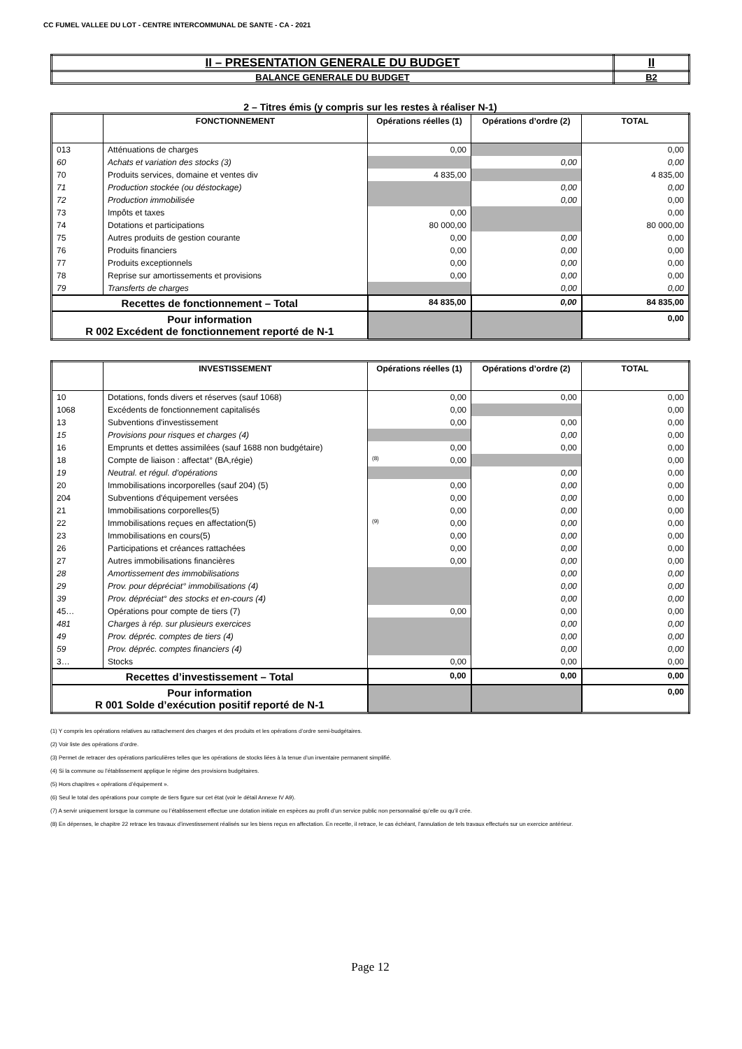CC FUMEL VALLEE DU LOT - CENTRE INTERCOMMUNAL DE SANTE - CA - 2021
| II – PRESENTATION GENERALE DU BUDGET | II |
| BALANCE GENERALE DU BUDGET | B2 |
2 – Titres émis (y compris sur les restes à réaliser N-1)
| | FONCTIONNEMENT | Opérations réelles (1) | Opérations d’ordre (2) | TOTAL |
| --- | --- | --- | --- | --- |
| 013 | Atténuations de charges | 0,00 | | 0,00 |
| 60 | Achats et variation des stocks (3) | | 0,00 | 0,00 |
| 70 | Produits services, domaine et ventes div | 4 835,00 | | 4 835,00 |
| 71 | Production stockée (ou déstockage) | | 0,00 | 0,00 |
| 72 | Production immobilisée | | 0,00 | 0,00 |
| 73 | Impôts et taxes | 0,00 | | 0,00 |
| 74 | Dotations et participations | 80 000,00 | | 80 000,00 |
| 75 | Autres produits de gestion courante | 0,00 | 0,00 | 0,00 |
| 76 | Produits financiers | 0,00 | 0,00 | 0,00 |
| 77 | Produits exceptionnels | 0,00 | 0,00 | 0,00 |
| 78 | Reprise sur amortissements et provisions | 0,00 | 0,00 | 0,00 |
| 79 | Transferts de charges | | 0,00 | 0,00 |
| Recettes de fonctionnement – Total | | 84 835,00 | 0,00 | 84 835,00 |
| Pour information R 002 Excédent de fonctionnement reporté de N-1 | | | | 0,00 |
| | INVESTISSEMENT | Opérations réelles (1) | Opérations d’ordre (2) | TOTAL |
| --- | --- | --- | --- | --- |
| 10 | Dotations, fonds divers et réserves (sauf 1068) | 0,00 | 0,00 | 0,00 |
| 1068 | Excédents de fonctionnement capitalisés | 0,00 | | 0,00 |
| 13 | Subventions d'investissement | 0,00 | 0,00 | 0,00 |
| 15 | Provisions pour risques et charges (4) | | 0,00 | 0,00 |
| 16 | Emprunts et dettes assimilées (sauf 1688 non budgétaire) | 0,00 | 0,00 | 0,00 |
| 18 | Compte de liaison : affectat° (BA,régie) | (8) 0,00 | | 0,00 |
| 19 | Neutral. et régul. d'opérations | | 0,00 | 0,00 |
| 20 | Immobilisations incorporelles (sauf 204) (5) | 0,00 | 0,00 | 0,00 |
| 204 | Subventions d'équipement versées | 0,00 | 0,00 | 0,00 |
| 21 | Immobilisations corporelles(5) | 0,00 | 0,00 | 0,00 |
| 22 | Immobilisations reçues en affectation(5) | (9) 0,00 | 0,00 | 0,00 |
| 23 | Immobilisations en cours(5) | 0,00 | 0,00 | 0,00 |
| 26 | Participations et créances rattachées | 0,00 | 0,00 | 0,00 |
| 27 | Autres immobilisations financières | 0,00 | 0,00 | 0,00 |
| 28 | Amortissement des immobilisations | | 0,00 | 0,00 |
| 29 | Prov. pour dépréciat° immobilisations (4) | | 0,00 | 0,00 |
| 39 | Prov. dépréciat° des stocks et en-cours (4) | | 0,00 | 0,00 |
| 45… | Opérations pour compte de tiers (7) | 0,00 | 0,00 | 0,00 |
| 481 | Charges à rép. sur plusieurs exercices | | 0,00 | 0,00 |
| 49 | Prov. dépréc. comptes de tiers (4) | | 0,00 | 0,00 |
| 59 | Prov. dépréc. comptes financiers (4) | | 0,00 | 0,00 |
| 3… | Stocks | 0,00 | 0,00 | 0,00 |
| Recettes d’investissement – Total | | 0,00 | 0,00 | 0,00 |
| Pour information R 001 Solde d’exécution positif reporté de N-1 | | | | 0,00 |
(1) Y compris les opérations relatives au rattachement des charges et des produits et les opérations d’ordre semi-budgétaires.
(2) Voir liste des opérations d’ordre.
(3) Permet de retracer des opérations particulières telles que les opérations de stocks liées à la tenue d’un inventaire permanent simplifié.
(4) Si la commune ou l’établissement applique le régime des provisions budgétaires.
(5) Hors chapitres « opérations d’équipement ».
(6) Seul le total des opérations pour compte de tiers figure sur cet état (voir le détail Annexe IV A9).
(7) A servir uniquement lorsque la commune ou l’établissement effectue une dotation initiale en espèces au profit d’un service public non personnalisé qu’elle ou qu’il crée.
(8) En dépenses, le chapitre 22 retrace les travaux d’investissement réalisés sur les biens reçus en affectation. En recette, il retrace, le cas échéant, l’annulation de tels travaux effectués sur un exercice antérieur.
Page 12